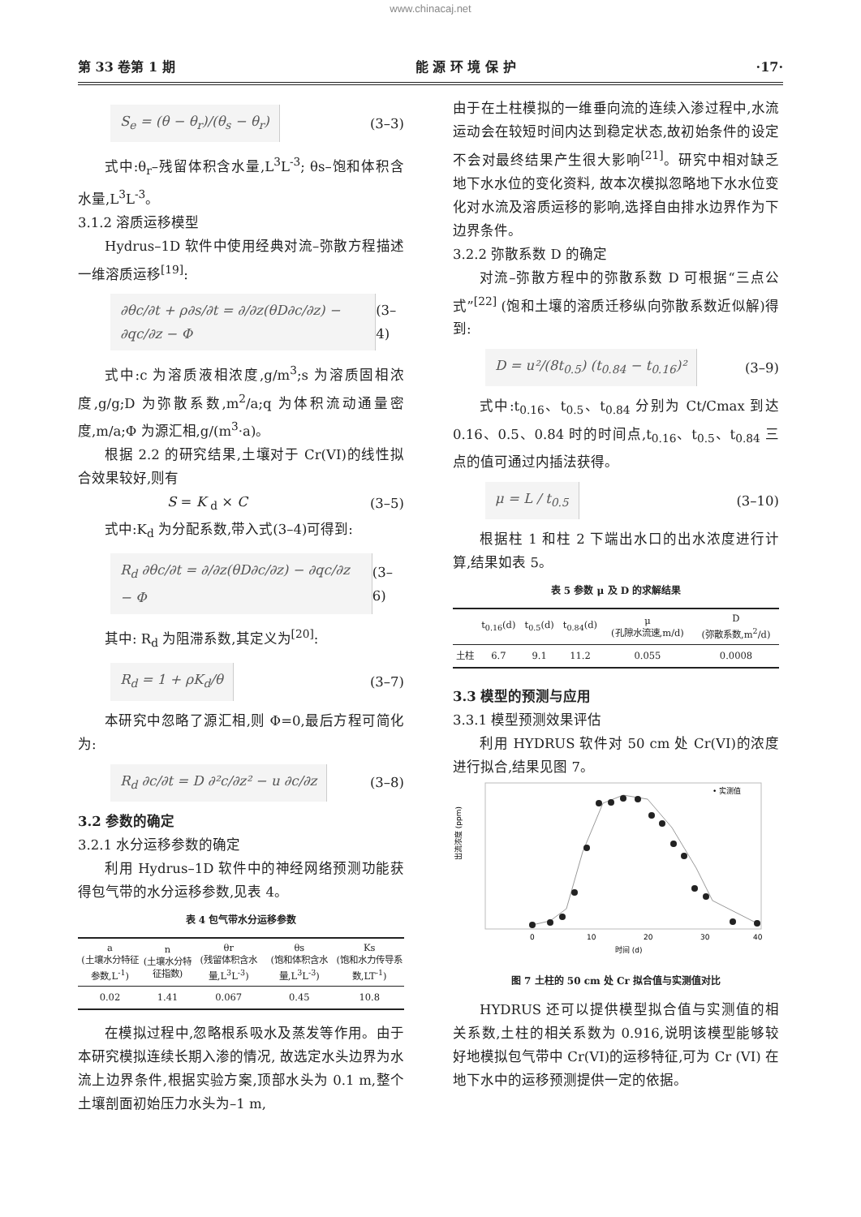www.chinacaj.net
第 33 卷第 1 期 能 源 环 境 保 护 ·17·
S<sub>e</sub> = (θ − θ<sub>r</sub>)/(θ<sub>s</sub> − θ<sub>r</sub>) (3–3)
式中:θ<sub>r</sub>–残留体积含水量,L<sup>3</sup>L<sup>-3</sup>; θs–饱和体积含水量,L<sup>3</sup>L<sup>-3</sup>。
3.1.2 溶质运移模型
Hydrus–1D 软件中使用经典对流–弥散方程描述一维溶质运移<sup>[19]</sup>:
∂θc/∂t + ρ∂s/∂t = ∂/∂z(θD∂c/∂z) − ∂qc/∂z − Φ (3–4)
式中:c 为溶质液相浓度,g/m<sup>3</sup>;s 为溶质固相浓度,g/g;D 为弥散系数,m<sup>2</sup>/a;q 为体积流动通量密度,m/a;Φ 为源汇相,g/(m<sup>3</sup>·a)。
根据 2.2 的研究结果,土壤对于 Cr(VI)的线性拟合效果较好,则有
S = K <sub>d</sub> × C (3–5)
式中:K<sub>d</sub> 为分配系数,带入式(3–4)可得到:
R<sub>d</sub> ∂θc/∂t = ∂/∂z(θD∂c/∂z) − ∂qc/∂z − Φ (3–6)
其中: R<sub>d</sub> 为阻滞系数,其定义为<sup>[20]</sup>:
R<sub>d</sub> = 1 + ρK<sub>d</sub>/θ (3–7)
本研究中忽略了源汇相,则 Φ=0,最后方程可简化为:
R<sub>d</sub> ∂c/∂t = D ∂²c/∂z² − u ∂c/∂z (3–8)
3.2 参数的确定
3.2.1 水分运移参数的确定
利用 Hydrus–1D 软件中的神经网络预测功能获得包气带的水分运移参数,见表 4。
表 4 包气带水分运移参数
| a (土壤水分特征参数,L<sup>-1</sup>) | n (土壤水分特征指数) | θr (残留体积含水量,L<sup>3</sup>L<sup>-3</sup>) | θs (饱和体积含水量,L<sup>3</sup>L<sup>-3</sup>) | Ks (饱和水力传导系数,LT<sup>-1</sup>) |
| --- | --- | --- | --- | --- |
| 0.02 | 1.41 | 0.067 | 0.45 | 10.8 |
在模拟过程中,忽略根系吸水及蒸发等作用。由于本研究模拟连续长期入渗的情况, 故选定水头边界为水流上边界条件,根据实验方案,顶部水头为 0.1 m,整个土壤剖面初始压力水头为–1 m,
由于在土柱模拟的一维垂向流的连续入渗过程中,水流运动会在较短时间内达到稳定状态,故初始条件的设定不会对最终结果产生很大影响<sup>[21]</sup>。研究中相对缺乏地下水水位的变化资料, 故本次模拟忽略地下水水位变化对水流及溶质运移的影响,选择自由排水边界作为下边界条件。
3.2.2 弥散系数 D 的确定
对流–弥散方程中的弥散系数 D 可根据“三点公式”<sup>[22]</sup> (饱和土壤的溶质迁移纵向弥散系数近似解)得到:
D = u²/(8t<sub>0.5</sub>) (t<sub>0.84</sub> − t<sub>0.16</sub>)² (3–9)
式中:t<sub>0.16</sub>、t<sub>0.5</sub>、t<sub>0.84</sub> 分别为 Ct/Cmax 到达 0.16、0.5、0.84 时的时间点,t<sub>0.16</sub>、t<sub>0.5</sub>、t<sub>0.84</sub> 三点的值可通过内插法获得。
μ = L / t<sub>0.5</sub> (3–10)
根据柱 1 和柱 2 下端出水口的出水浓度进行计算,结果如表 5。
表 5 参数 μ 及 D 的求解结果
| | t<sub>0.16</sub>(d) | t<sub>0.5</sub>(d) | t<sub>0.84</sub>(d) | μ (孔隙水流速,m/d) | D (弥散系数,m<sup>2</sup>/d) |
| --- | --- | --- | --- | --- | --- |
| 土柱 | 6.7 | 9.1 | 11.2 | 0.055 | 0.0008 |
3.3 模型的预测与应用
3.3.1 模型预测效果评估
利用 HYDRUS 软件对 50 cm 处 Cr(VI)的浓度进行拟合,结果见图 7。
• 实测值
0
10
20
30
40
时间 (d)
出流浓度 (ppm)
图 7 土柱的 50 cm 处 Cr 拟合值与实测值对比
HYDRUS 还可以提供模型拟合值与实测值的相关系数,土柱的相关系数为 0.916,说明该模型能够较好地模拟包气带中 Cr(VI)的运移特征,可为 Cr (VI) 在地下水中的运移预测提供一定的依据。